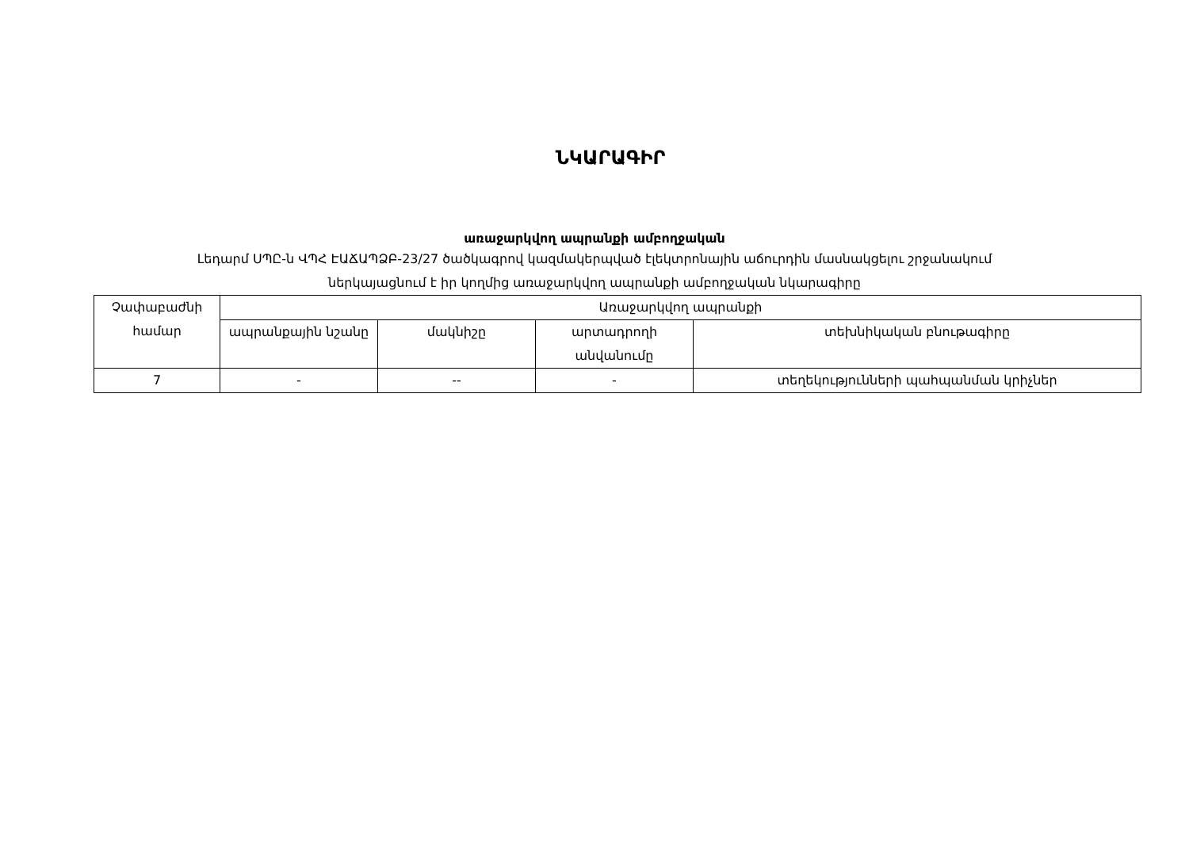ՆԿԱՐԱԳԻՐ
առաջարկվող ապրանքի ամբողջական
Լեդարմ ՍՊԸ-ն ՎՊՀ ԷԱՃԱՊՁԲ-23/27 ծածկագրով կազմակերպված էլեկտրոնային աճուրդին մասնակցելու շրջանակում
ներկայացնում է իր կողմից առաջարկվող ապրանքի ամբողջական նկարագիրը
| Չափաբաժնի համար | Առաջարկվող ապրանքի | | | |
| --- | --- | --- | --- | --- |
| | ապրանքային նշանը | մակնիշը | արտադրողի անվանումը | տեխնիկական բնութագիրը |
| 7 | - | -- | - | տեղեկությունների պահպանման կրիչներ |